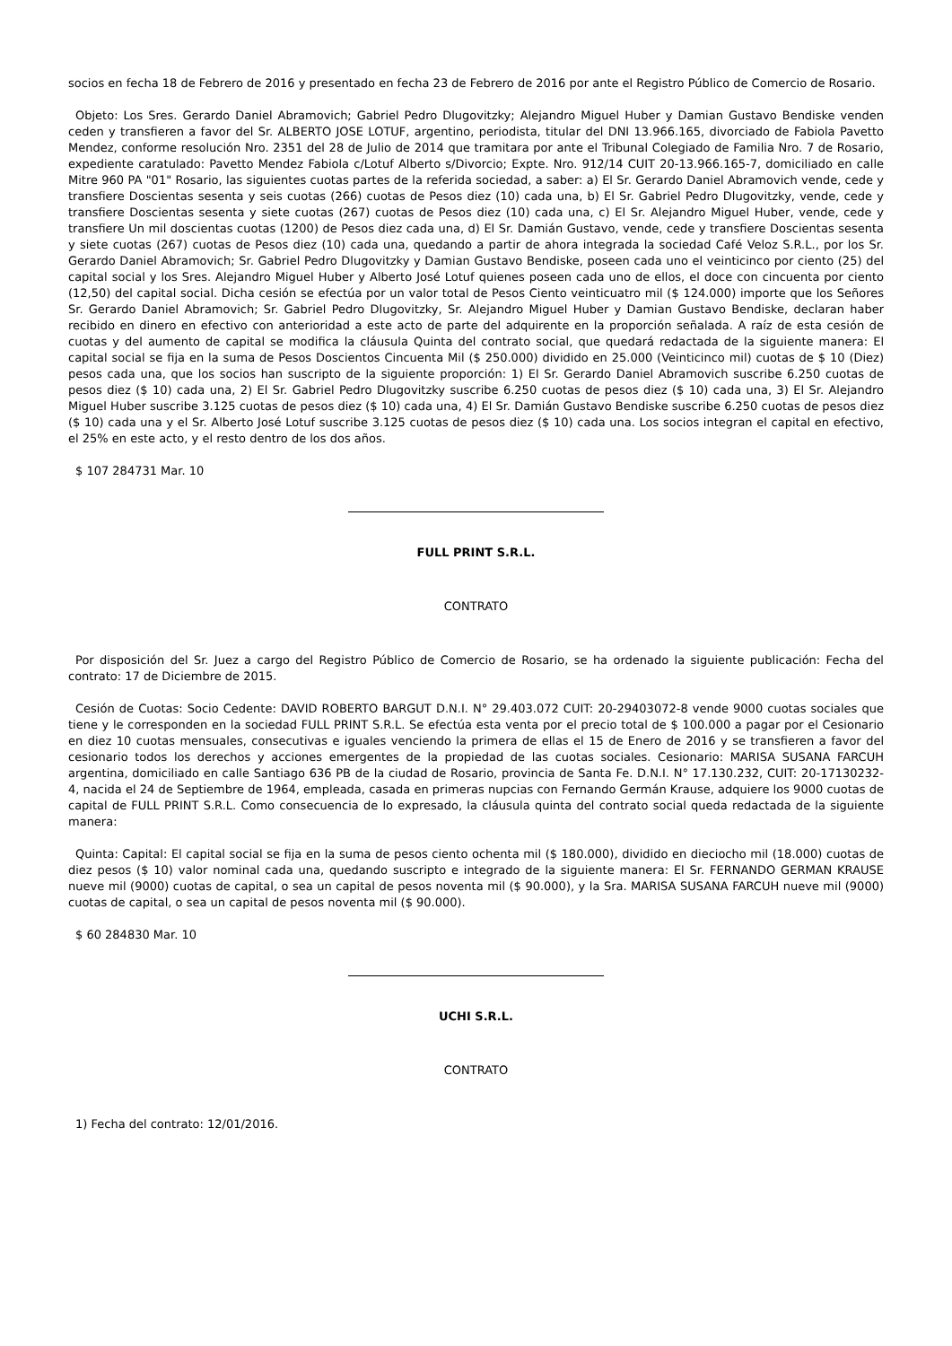socios en fecha 18 de Febrero de 2016 y presentado en fecha 23 de Febrero de 2016 por ante el Registro Público de Comercio de Rosario.
Objeto: Los Sres. Gerardo Daniel Abramovich; Gabriel Pedro Dlugovitzky; Alejandro Miguel Huber y Damian Gustavo Bendiske venden ceden y transfieren a favor del Sr. ALBERTO JOSE LOTUF, argentino, periodista, titular del DNI 13.966.165, divorciado de Fabiola Pavetto Mendez, conforme resolución Nro. 2351 del 28 de Julio de 2014 que tramitara por ante el Tribunal Colegiado de Familia Nro. 7 de Rosario, expediente caratulado: Pavetto Mendez Fabiola c/Lotuf Alberto s/Divorcio; Expte. Nro. 912/14 CUIT 20-13.966.165-7, domiciliado en calle Mitre 960 PA "01" Rosario, las siguientes cuotas partes de la referida sociedad, a saber: a) El Sr. Gerardo Daniel Abramovich vende, cede y transfiere Doscientas sesenta y seis cuotas (266) cuotas de Pesos diez (10) cada una, b) El Sr. Gabriel Pedro Dlugovitzky, vende, cede y transfiere Doscientas sesenta y siete cuotas (267) cuotas de Pesos diez (10) cada una, c) El Sr. Alejandro Miguel Huber, vende, cede y transfiere Un mil doscientas cuotas (1200) de Pesos diez cada una, d) El Sr. Damián Gustavo, vende, cede y transfiere Doscientas sesenta y siete cuotas (267) cuotas de Pesos diez (10) cada una, quedando a partir de ahora integrada la sociedad Café Veloz S.R.L., por los Sr. Gerardo Daniel Abramovich; Sr. Gabriel Pedro Dlugovitzky y Damian Gustavo Bendiske, poseen cada uno el veinticinco por ciento (25) del capital social y los Sres. Alejandro Miguel Huber y Alberto José Lotuf quienes poseen cada uno de ellos, el doce con cincuenta por ciento (12,50) del capital social. Dicha cesión se efectúa por un valor total de Pesos Ciento veinticuatro mil ($ 124.000) importe que los Señores Sr. Gerardo Daniel Abramovich; Sr. Gabriel Pedro Dlugovitzky, Sr. Alejandro Miguel Huber y Damian Gustavo Bendiske, declaran haber recibido en dinero en efectivo con anterioridad a este acto de parte del adquirente en la proporción señalada. A raíz de esta cesión de cuotas y del aumento de capital se modifica la cláusula Quinta del contrato social, que quedará redactada de la siguiente manera: El capital social se fija en la suma de Pesos Doscientos Cincuenta Mil ($ 250.000) dividido en 25.000 (Veinticinco mil) cuotas de $ 10 (Diez) pesos cada una, que los socios han suscripto de la siguiente proporción: 1) El Sr. Gerardo Daniel Abramovich suscribe 6.250 cuotas de pesos diez ($ 10) cada una, 2) El Sr. Gabriel Pedro Dlugovitzky suscribe 6.250 cuotas de pesos diez ($ 10) cada una, 3) El Sr. Alejandro Miguel Huber suscribe 3.125 cuotas de pesos diez ($ 10) cada una, 4) El Sr. Damián Gustavo Bendiske suscribe 6.250 cuotas de pesos diez ($ 10) cada una y el Sr. Alberto José Lotuf suscribe 3.125 cuotas de pesos diez ($ 10) cada una. Los socios integran el capital en efectivo, el 25% en este acto, y el resto dentro de los dos años.
$ 107 284731 Mar. 10
FULL PRINT S.R.L.
CONTRATO
Por disposición del Sr. Juez a cargo del Registro Público de Comercio de Rosario, se ha ordenado la siguiente publicación: Fecha del contrato: 17 de Diciembre de 2015.
Cesión de Cuotas: Socio Cedente: DAVID ROBERTO BARGUT D.N.I. N° 29.403.072 CUIT: 20-29403072-8 vende 9000 cuotas sociales que tiene y le corresponden en la sociedad FULL PRINT S.R.L. Se efectúa esta venta por el precio total de $ 100.000 a pagar por el Cesionario en diez 10 cuotas mensuales, consecutivas e iguales venciendo la primera de ellas el 15 de Enero de 2016 y se transfieren a favor del cesionario todos los derechos y acciones emergentes de la propiedad de las cuotas sociales. Cesionario: MARISA SUSANA FARCUH argentina, domiciliado en calle Santiago 636 PB de la ciudad de Rosario, provincia de Santa Fe. D.N.I. N° 17.130.232, CUIT: 20-17130232-4, nacida el 24 de Septiembre de 1964, empleada, casada en primeras nupcias con Fernando Germán Krause, adquiere los 9000 cuotas de capital de FULL PRINT S.R.L. Como consecuencia de lo expresado, la cláusula quinta del contrato social queda redactada de la siguiente manera:
Quinta: Capital: El capital social se fija en la suma de pesos ciento ochenta mil ($ 180.000), dividido en dieciocho mil (18.000) cuotas de diez pesos ($ 10) valor nominal cada una, quedando suscripto e integrado de la siguiente manera: El Sr. FERNANDO GERMAN KRAUSE nueve mil (9000) cuotas de capital, o sea un capital de pesos noventa mil ($ 90.000), y la Sra. MARISA SUSANA FARCUH nueve mil (9000) cuotas de capital, o sea un capital de pesos noventa mil ($ 90.000).
$ 60 284830 Mar. 10
UCHI S.R.L.
CONTRATO
1) Fecha del contrato: 12/01/2016.